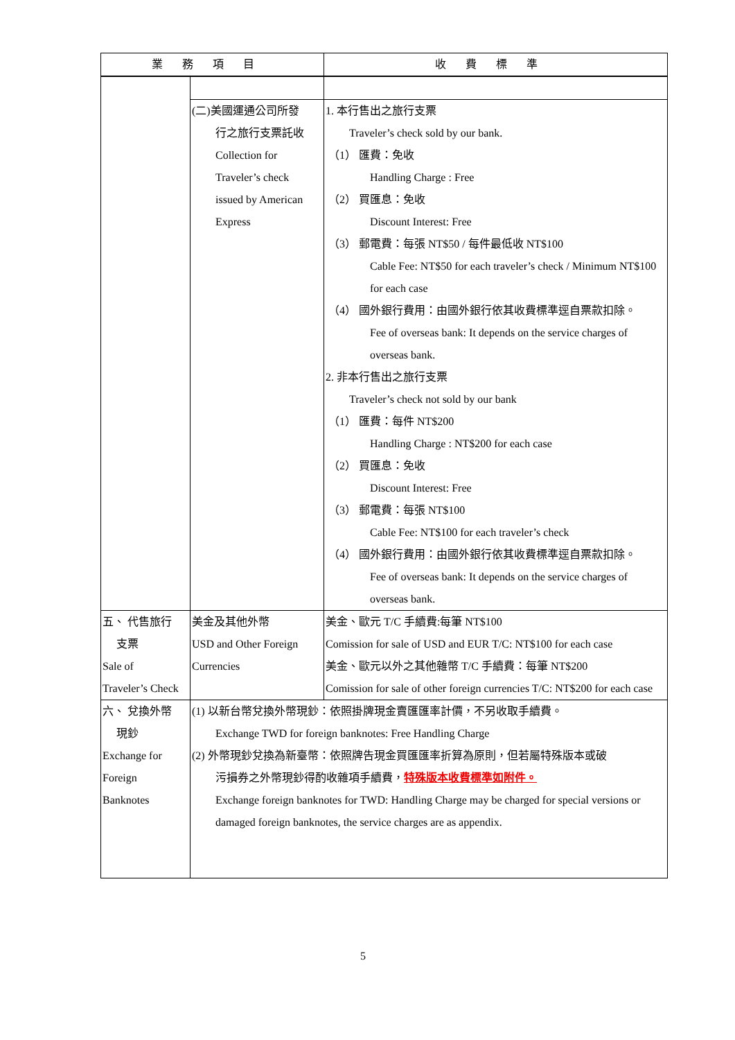| 業務項目 | | 收費標準 |
| --- | --- | --- |
| | (二)美國運通公司所發 行之旅行支票託收 Collection for Traveler’s check issued by American Express | 1. 本行售出之旅行支票 Traveler’s check sold by our bank. （1） 匯費：免收 Handling Charge : Free （2） 買匯息：免收 Discount Interest: Free （3） 郵電費：每張 NT$50 / 每件最低收 NT$100 Cable Fee: NT$50 for each traveler’s check / Minimum NT$100 for each case （4） 國外銀行費用：由國外銀行依其收費標準逕自票款扣除。 Fee of overseas bank: It depends on the service charges of overseas bank. 2. 非本行售出之旅行支票 Traveler’s check not sold by our bank （1） 匯費：每件 NT$200 Handling Charge : NT$200 for each case （2） 買匯息：免收 Discount Interest: Free （3） 郵電費：每張 NT$100 Cable Fee: NT$100 for each traveler’s check （4） 國外銀行費用：由國外銀行依其收費標準逕自票款扣除。 Fee of overseas bank: It depends on the service charges of overseas bank. |
| 五、 代售旅行 支票 Sale of Traveler’s Check | 美金及其他外幣 USD and Other Foreign Currencies | 美金、歐元 T/C 手續費:每筆 NT$100 Comission for sale of USD and EUR T/C: NT$100 for each case 美金、歐元以外之其他雜幣 T/C 手續費：每筆 NT$200 Comission for sale of other foreign currencies T/C: NT$200 for each case |
| 六、 兌換外幣 現鈔 Exchange for Foreign Banknotes | (1) 以新台幣兌換外幣現鈔：依照掛牌現金賣匯匯率計價，不另收取手續費。 Exchange TWD for foreign banknotes: Free Handling Charge (2) 外幣現鈔兌換為新臺幣：依照牌告現金買匯匯率折算為原則，但若屬特殊版本或破 污損券之外幣現鈔得酌收雜項手續費， 特殊版本收費標準如附件。 Exchange foreign banknotes for TWD: Handling Charge may be charged for special versions or damaged foreign banknotes, the service charges are as appendix. | |
5